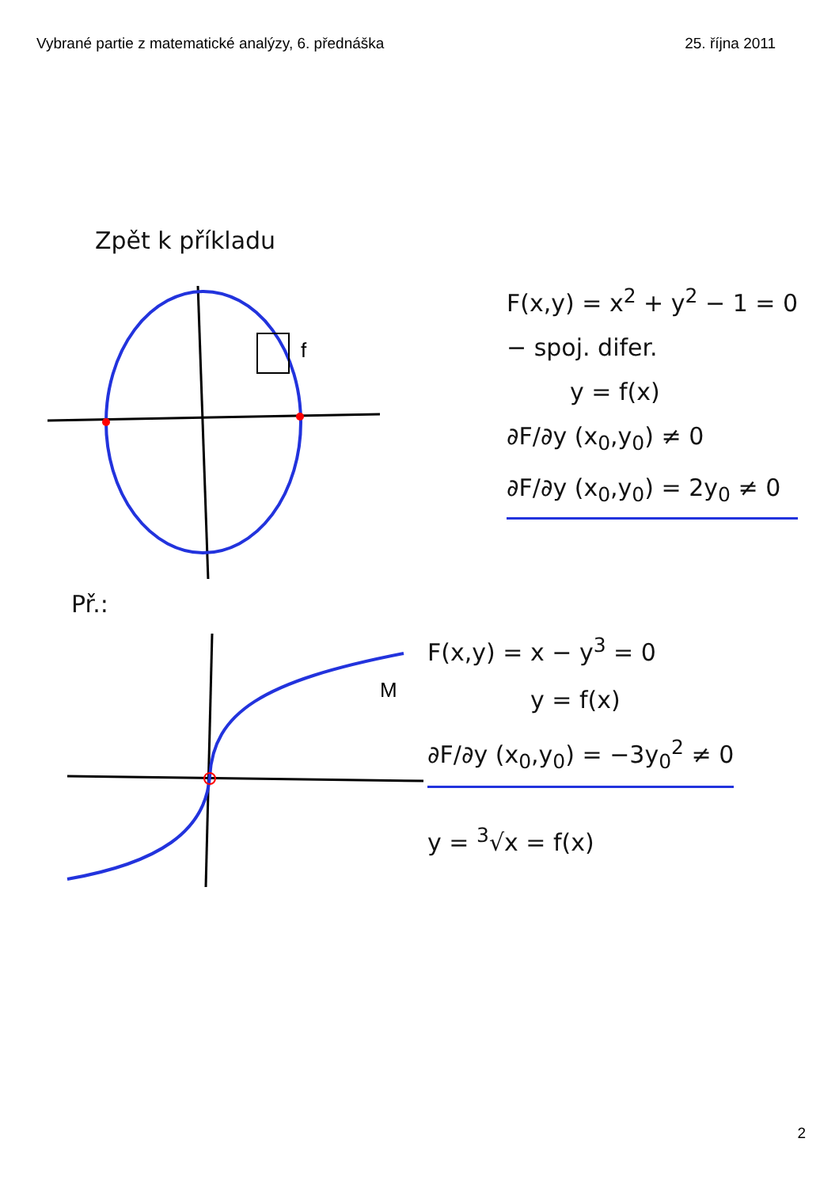Vybrané partie z matematické analýzy, 6. přednáška 25. října 2011
Zpět k příkladu
f
F(x,y) = x<sup>2</sup> + y<sup>2</sup> − 1 = 0
− spoj. difer.
y = f(x)
∂F/∂y (x<sub>0</sub>,y<sub>0</sub>) ≠ 0
∂F/∂y (x<sub>0</sub>,y<sub>0</sub>) = 2y<sub>0</sub> ≠ 0
Př.:
M
F(x,y) = x − y<sup>3</sup> = 0
y = f(x)
∂F/∂y (x<sub>0</sub>,y<sub>0</sub>) = −3y<sub>0</sub><sup>2</sup> ≠ 0
y = <sup>3</sup>√x = f(x)
2